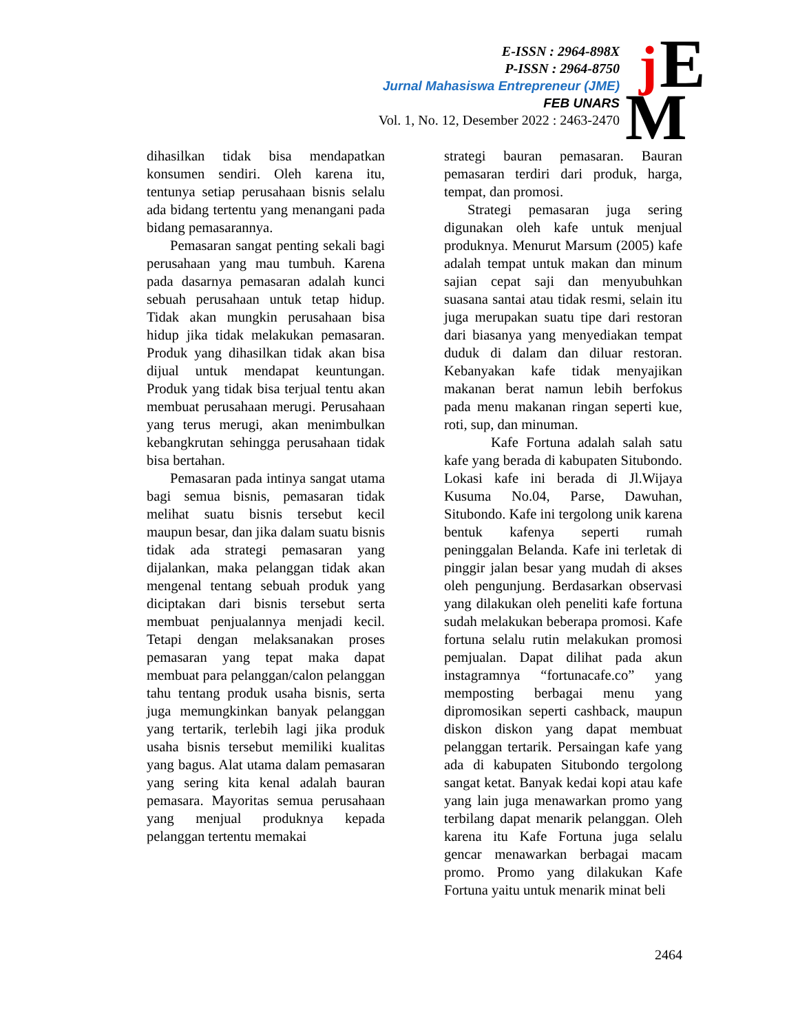E-ISSN : 2964-898X
P-ISSN : 2964-8750
Jurnal Mahasiswa Entrepreneur (JME)
FEB UNARS
Vol. 1, No. 12, Desember 2022 : 2463-2470
j E
M
dihasilkan tidak bisa mendapatkan konsumen sendiri. Oleh karena itu, tentunya setiap perusahaan bisnis selalu ada bidang tertentu yang menangani pada bidang pemasarannya.
Pemasaran sangat penting sekali bagi perusahaan yang mau tumbuh. Karena pada dasarnya pemasaran adalah kunci sebuah perusahaan untuk tetap hidup. Tidak akan mungkin perusahaan bisa hidup jika tidak melakukan pemasaran. Produk yang dihasilkan tidak akan bisa dijual untuk mendapat keuntungan. Produk yang tidak bisa terjual tentu akan membuat perusahaan merugi. Perusahaan yang terus merugi, akan menimbulkan kebangkrutan sehingga perusahaan tidak bisa bertahan.
Pemasaran pada intinya sangat utama bagi semua bisnis, pemasaran tidak melihat suatu bisnis tersebut kecil maupun besar, dan jika dalam suatu bisnis tidak ada strategi pemasaran yang dijalankan, maka pelanggan tidak akan mengenal tentang sebuah produk yang diciptakan dari bisnis tersebut serta membuat penjualannya menjadi kecil. Tetapi dengan melaksanakan proses pemasaran yang tepat maka dapat membuat para pelanggan/calon pelanggan tahu tentang produk usaha bisnis, serta juga memungkinkan banyak pelanggan yang tertarik, terlebih lagi jika produk usaha bisnis tersebut memiliki kualitas yang bagus. Alat utama dalam pemasaran yang sering kita kenal adalah bauran pemasara. Mayoritas semua perusahaan yang menjual produknya kepada pelanggan tertentu memakai
strategi bauran pemasaran. Bauran pemasaran terdiri dari produk, harga, tempat, dan promosi.
Strategi pemasaran juga sering digunakan oleh kafe untuk menjual produknya. Menurut Marsum (2005) kafe adalah tempat untuk makan dan minum sajian cepat saji dan menyubuhkan suasana santai atau tidak resmi, selain itu juga merupakan suatu tipe dari restoran dari biasanya yang menyediakan tempat duduk di dalam dan diluar restoran. Kebanyakan kafe tidak menyajikan makanan berat namun lebih berfokus pada menu makanan ringan seperti kue, roti, sup, dan minuman.
Kafe Fortuna adalah salah satu kafe yang berada di kabupaten Situbondo. Lokasi kafe ini berada di Jl.Wijaya Kusuma No.04, Parse, Dawuhan, Situbondo. Kafe ini tergolong unik karena bentuk kafenya seperti rumah peninggalan Belanda. Kafe ini terletak di pinggir jalan besar yang mudah di akses oleh pengunjung. Berdasarkan observasi yang dilakukan oleh peneliti kafe fortuna sudah melakukan beberapa promosi. Kafe fortuna selalu rutin melakukan promosi pemjualan. Dapat dilihat pada akun instagramnya “fortunacafe.co” yang memposting berbagai menu yang dipromosikan seperti cashback, maupun diskon diskon yang dapat membuat pelanggan tertarik. Persaingan kafe yang ada di kabupaten Situbondo tergolong sangat ketat. Banyak kedai kopi atau kafe yang lain juga menawarkan promo yang terbilang dapat menarik pelanggan. Oleh karena itu Kafe Fortuna juga selalu gencar menawarkan berbagai macam promo. Promo yang dilakukan Kafe Fortuna yaitu untuk menarik minat beli
2464